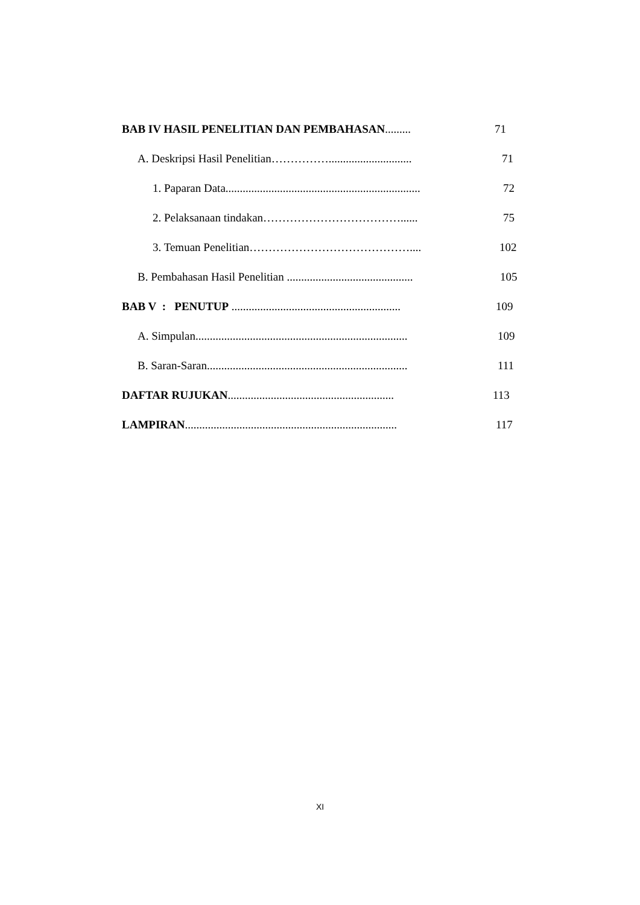BAB IV HASIL PENELITIAN DAN PEMBAHASAN......... 71
A. Deskripsi Hasil Penelitian……………............................. 71
1. Paparan Data.................................................................... 72
2. Pelaksanaan tindakan………………………………...... 75
3. Temuan Penelitian…………………………………….... 102
B. Pembahasan Hasil Penelitian ............................................ 105
BAB V : PENUTUP ........................................................... 109
A. Simpulan.......................................................................... 109
B. Saran-Saran...................................................................... 111
DAFTAR RUJUKAN.......................................................... 113
LAMPIRAN.......................................................................... 117
XI